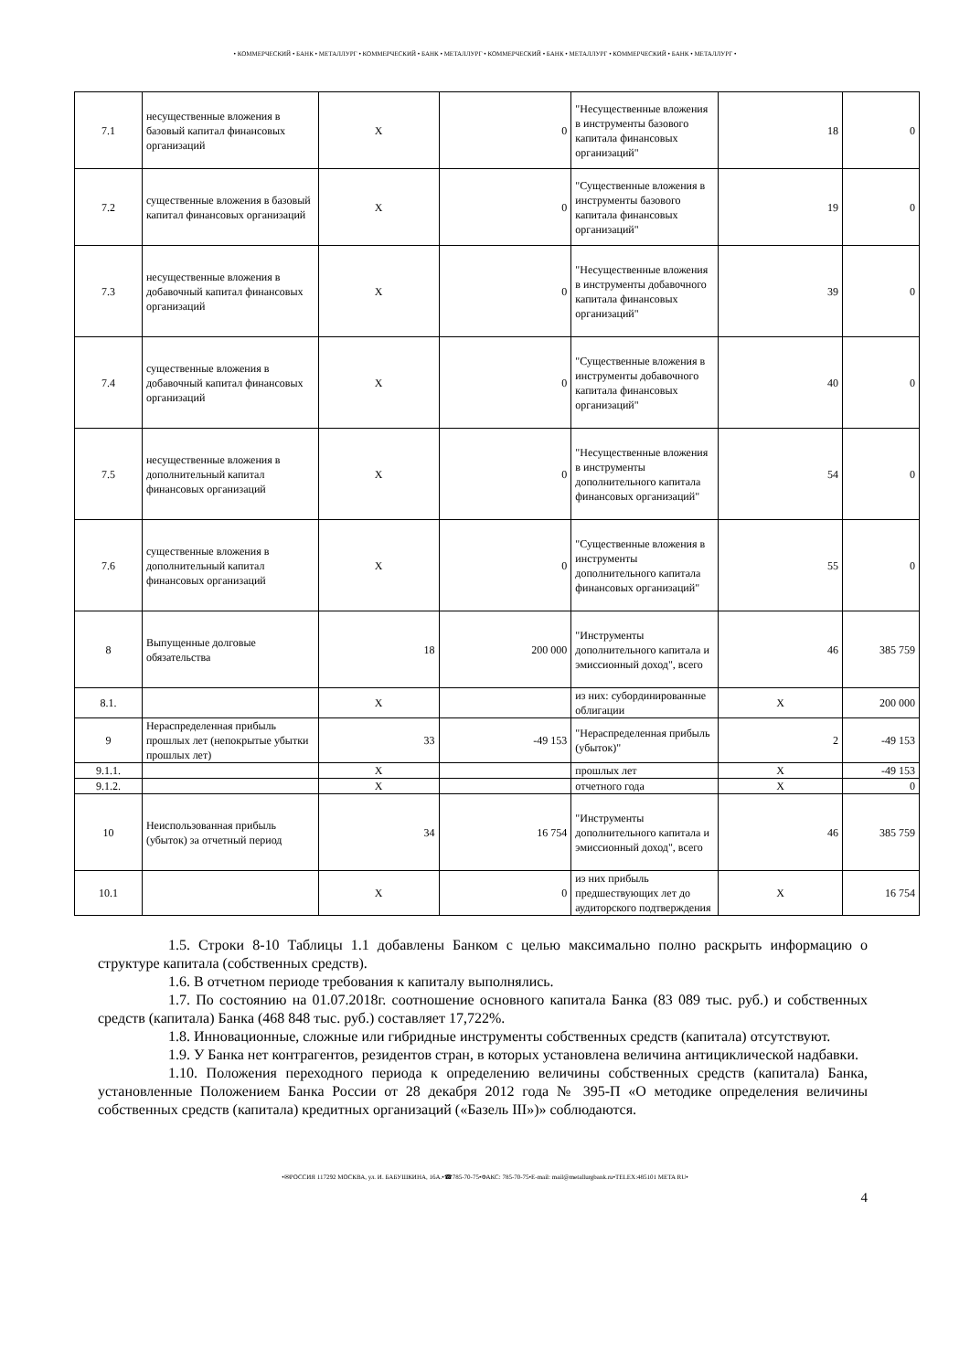• КОММЕРЧЕСКИЙ • БАНК • МЕТАЛЛУРГ • КОММЕРЧЕСКИЙ • БАНК • МЕТАЛЛУРГ • КОММЕРЧЕСКИЙ • БАНК • МЕТАЛЛУРГ • КОММЕРЧЕСКИЙ • БАНК • МЕТАЛЛУРГ •
| 7.1 | несущественные вложения в базовый капитал финансовых организаций | Х | 0 | "Несущественные вложения в инструменты базового капитала финансовых организаций" | 18 | 0 |
| 7.2 | существенные вложения в базовый капитал финансовых организаций | Х | 0 | "Существенные вложения в инструменты базового капитала финансовых организаций" | 19 | 0 |
| 7.3 | несущественные вложения в добавочный капитал финансовых организаций | Х | 0 | "Несущественные вложения в инструменты добавочного капитала финансовых организаций" | 39 | 0 |
| 7.4 | существенные вложения в добавочный капитал финансовых организаций | Х | 0 | "Существенные вложения в инструменты добавочного капитала финансовых организаций" | 40 | 0 |
| 7.5 | несущественные вложения в дополнительный капитал финансовых организаций | Х | 0 | "Несущественные вложения в инструменты дополнительного капитала финансовых организаций" | 54 | 0 |
| 7.6 | существенные вложения в дополнительный капитал финансовых организаций | Х | 0 | "Существенные вложения в инструменты дополнительного капитала финансовых организаций" | 55 | 0 |
| 8 | Выпущенные долговые обязательства | 18 | 200 000 | "Инструменты дополнительного капитала и эмиссионный доход", всего | 46 | 385 759 |
| 8.1. | | Х | | из них: субординированные облигации | Х | 200 000 |
| 9 | Нераспределенная прибыль прошлых лет (непокрытые убытки прошлых лет) | 33 | -49 153 | "Нераспределенная прибыль (убыток)" | 2 | -49 153 |
| 9.1.1. | | Х | | прошлых лет | Х | -49 153 |
| 9.1.2. | | Х | | отчетного года | Х | 0 |
| 10 | Неиспользованная прибыль (убыток) за отчетный период | 34 | 16 754 | "Инструменты дополнительного капитала и эмиссионный доход", всего | 46 | 385 759 |
| 10.1 | | Х | 0 | из них прибыль предшествующих лет до аудиторского подтверждения | Х | 16 754 |
1.5. Строки 8-10 Таблицы 1.1 добавлены Банком с целью максимально полно раскрыть информацию о структуре капитала (собственных средств).
1.6. В отчетном периоде требования к капиталу выполнялись.
1.7. По состоянию на 01.07.2018г. соотношение основного капитала Банка (83 089 тыс. руб.) и собственных средств (капитала) Банка (468 848 тыс. руб.) составляет 17,722%.
1.8. Инновационные, сложные или гибридные инструменты собственных средств (капитала) отсутствуют.
1.9. У Банка нет контрагентов, резидентов стран, в которых установлена величина антициклической надбавки.
1.10. Положения переходного периода к определению величины собственных средств (капитала) Банка, установленные Положением Банка России от 28 декабря 2012 года № 395-П «О методике определения величины собственных средств (капитала) кредитных организаций («Базель III»)» соблюдаются.
•✉РОССИЯ 117292 МОСКВА, ул. И. БАБУШКИНА, 16А.•☎785-70-75•ФАКС: 785-70-75•E-mail: mail@metallurgbank.ru•TELEX:485101 META RU•
4